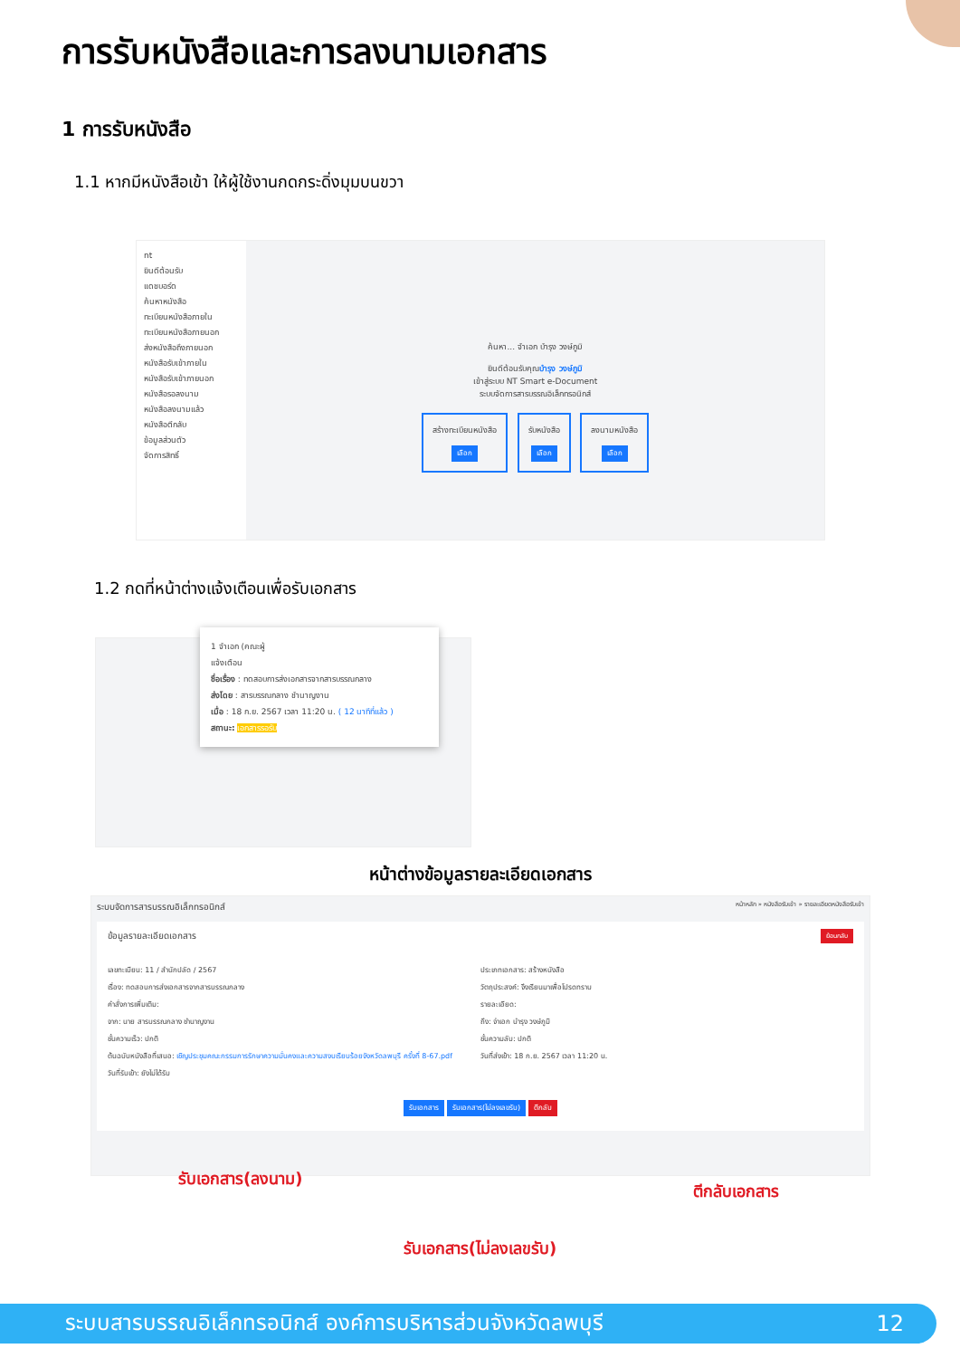การรับหนังสือและการลงนามเอกสาร
1 การรับหนังสือ
1.1 หากมีหนังสือเข้า ให้ผู้ใช้งานกดกระดิ่งมุมบนขวา
nt
ยินดีต้อนรับ
แดชบอร์ด
ค้นหาหนังสือ
ทะเบียนหนังสือภายใน
ทะเบียนหนังสือภายนอก
ส่งหนังสือถึงภายนอก
หนังสือรับเข้าภายใน
หนังสือรับเข้าภายนอก
หนังสือรอลงนาม
หนังสือลงนามแล้ว
หนังสือตีกลับ
ข้อมูลส่วนตัว
จัดการสิทธิ์
ค้นหา... จำเอก บำรุง วงษ์ภูมิ
ยินดีต้อนรับคุณบำรุง วงษ์ภูมิ
เข้าสู่ระบบ NT Smart e-Document
ระบบจัดการสารบรรณอิเล็กทรอนิกส์
สร้างทะเบียนหนังสือ
เลือก รับหนังสือ
เลือก ลงนามหนังสือ
เลือก
1.2 กดที่หน้าต่างแจ้งเตือนเพื่อรับเอกสาร
1 จำเอก (คณะผู้
แจ้งเตือน
ชื่อเรื่อง : ทดสอบการส่งเอกสารจากสารบรรณกลาง
ส่งโดย : สารบรรณกลาง ชำนาญงาน
เมื่อ : 18 ก.ย. 2567 เวลา 11:20 น. ( 12 นาทีที่แล้ว )
สถานะ: เอกสารรอรับ
หน้าต่างข้อมูลรายละเอียดเอกสาร
ระบบจัดการสารบรรณอิเล็กทรอนิกส์ หน้าหลัก » หนังสือรับเข้า » รายละเอียดหนังสือรับเข้า
ข้อมูลรายละเอียดเอกสาร ย้อนกลับ
เลขทะเบียน: 11 / สำนักปลัด / 2567
เรื่อง: ทดสอบการส่งเอกสารจากสารบรรณกลาง
คำสั่งการเพิ่มเติม:
จาก: นาย สารบรรณกลาง ชำนาญงาน
ชั้นความเร็ว: ปกติ
ต้นฉบับหนังสือที่เสนอ: เชิญประชุมคณะกรรมการรักษาความมั่นคงและความสงบเรียบร้อยจังหวัดลพบุรี ครั้งที่ 8-67.pdf
วันที่รับเข้า: ยังไม่ได้รับ
ประเภทเอกสาร: สร้างหนังสือ
วัตถุประสงค์: จึงเรียนมาเพื่อโปรดทราบ
รายละเอียด:
ถึง: จ่าเอก บำรุง วงษ์ภูมิ
ชั้นความลับ: ปกติ
วันที่ส่งเข้า: 18 ก.ย. 2567 เวลา 11:20 น.
รับเอกสาร รับเอกสาร(ไม่ลงเลขรับ) ตีกลับ
รับเอกสาร(ลงนาม) ตีกลับเอกสาร
รับเอกสาร(ไม่ลงเลขรับ)
ระบบสารบรรณอิเล็กทรอนิกส์ องค์การบริหารส่วนจังหวัดลพบุรี 12